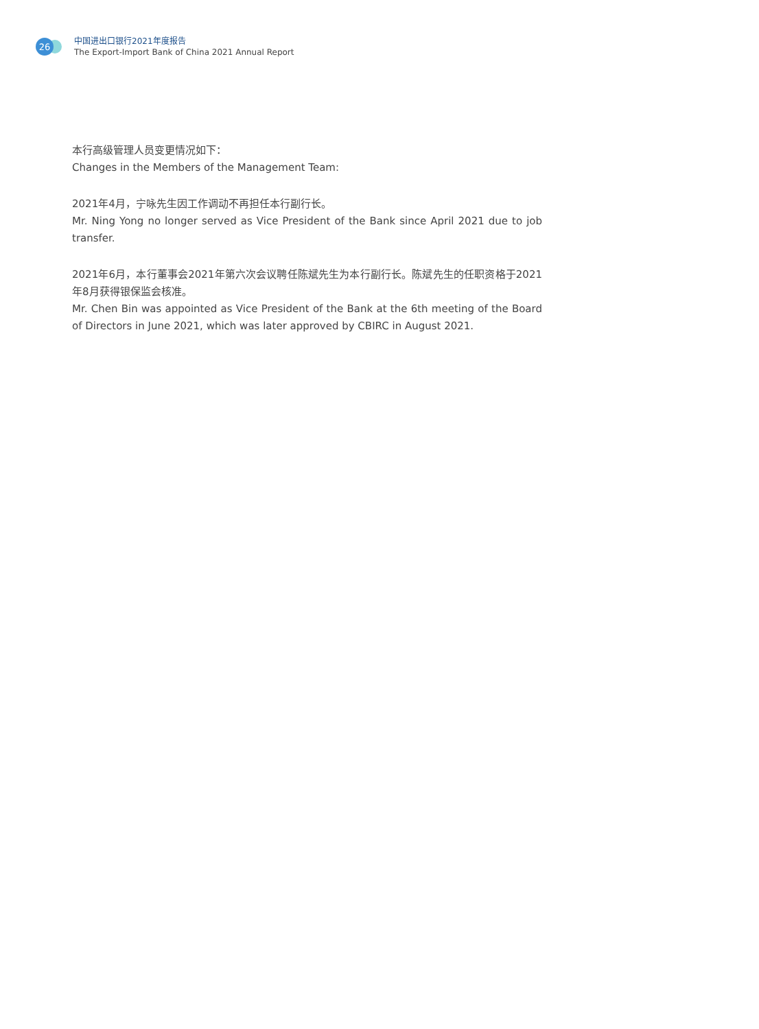26
中国进出口银行2021年度报告
The Export-Import Bank of China 2021 Annual Report
本行高级管理人员变更情况如下：
Changes in the Members of the Management Team:
2021年4月，宁咏先生因工作调动不再担任本行副行长。
Mr. Ning Yong no longer served as Vice President of the Bank since April 2021 due to job transfer.
2021年6月，本行董事会2021年第六次会议聘任陈斌先生为本行副行长。陈斌先生的任职资格于2021年8月获得银保监会核准。
Mr. Chen Bin was appointed as Vice President of the Bank at the 6th meeting of the Board of Directors in June 2021, which was later approved by CBIRC in August 2021.